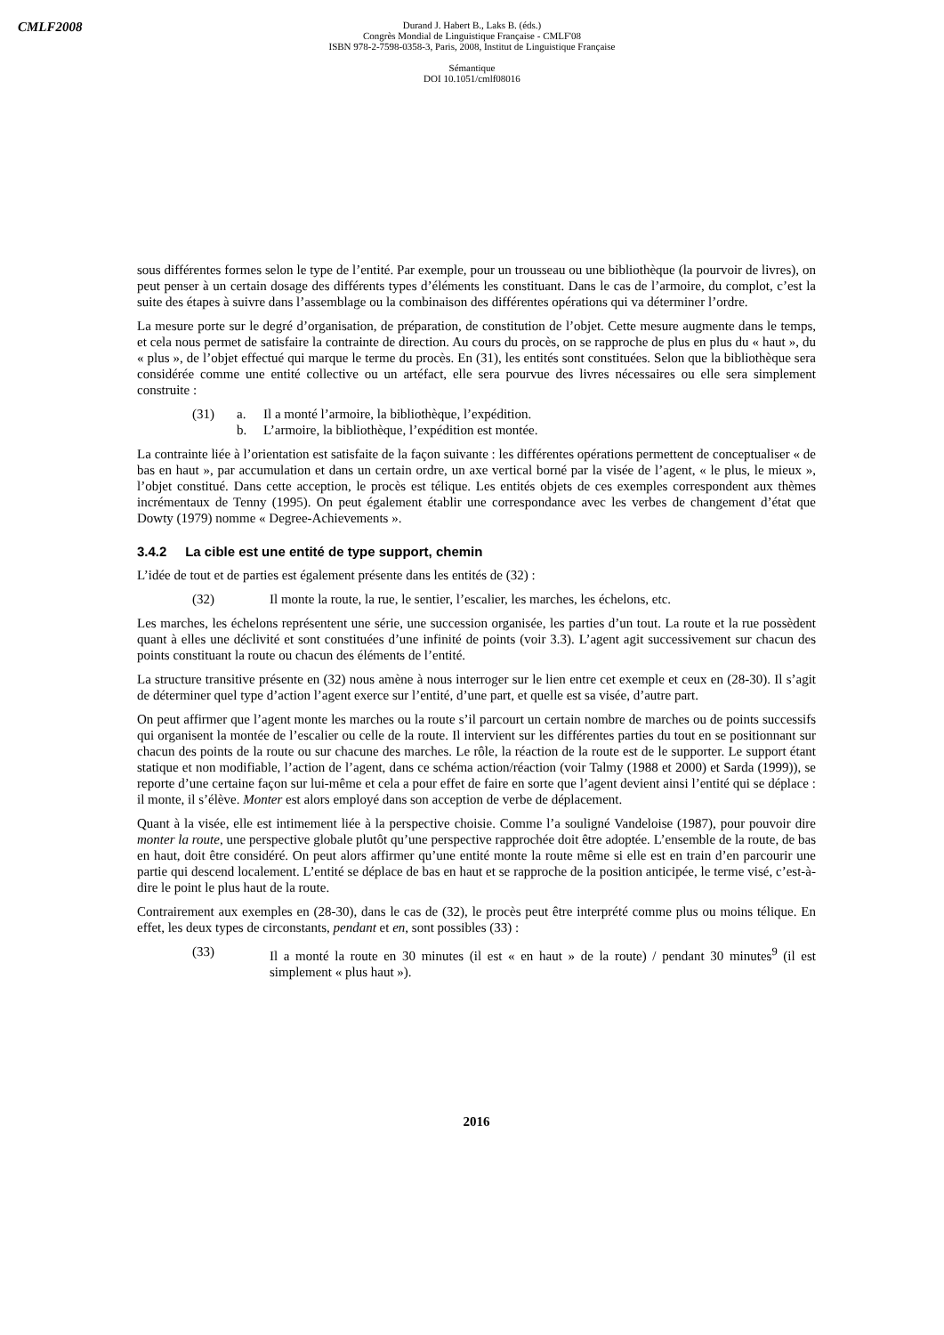CMLF2008
Durand J. Habert B., Laks B. (éds.)
Congrès Mondial de Linguistique Française - CMLF'08
ISBN 978-2-7598-0358-3, Paris, 2008, Institut de Linguistique Française
Sémantique
DOI 10.1051/cmlf08016
sous différentes formes selon le type de l’entité. Par exemple, pour un trousseau ou une bibliothèque (la pourvoir de livres), on peut penser à un certain dosage des différents types d’éléments les constituant. Dans le cas de l’armoire, du complot, c’est la suite des étapes à suivre dans l’assemblage ou la combinaison des différentes opérations qui va déterminer l’ordre.
La mesure porte sur le degré d’organisation, de préparation, de constitution de l’objet. Cette mesure augmente dans le temps, et cela nous permet de satisfaire la contrainte de direction. Au cours du procès, on se rapproche de plus en plus du « haut », du « plus », de l’objet effectué qui marque le terme du procès. En (31), les entités sont constituées. Selon que la bibliothèque sera considérée comme une entité collective ou un artéfact, elle sera pourvue des livres nécessaires ou elle sera simplement construite :
(31) a. Il a monté l’armoire, la bibliothèque, l’expédition.
b. L’armoire, la bibliothèque, l’expédition est montée.
La contrainte liée à l’orientation est satisfaite de la façon suivante : les différentes opérations permettent de conceptualiser « de bas en haut », par accumulation et dans un certain ordre, un axe vertical borné par la visée de l’agent, « le plus, le mieux », l’objet constitué. Dans cette acception, le procès est télique. Les entités objets de ces exemples correspondent aux thèmes incrémentaux de Tenny (1995). On peut également établir une correspondance avec les verbes de changement d’état que Dowty (1979) nomme « Degree-Achievements ».
3.4.2 La cible est une entité de type support, chemin
L’idée de tout et de parties est également présente dans les entités de (32) :
(32) Il monte la route, la rue, le sentier, l’escalier, les marches, les échelons, etc.
Les marches, les échelons représentent une série, une succession organisée, les parties d’un tout. La route et la rue possèdent quant à elles une déclivité et sont constituées d’une infinité de points (voir 3.3). L’agent agit successivement sur chacun des points constituant la route ou chacun des éléments de l’entité.
La structure transitive présente en (32) nous amène à nous interroger sur le lien entre cet exemple et ceux en (28-30). Il s’agit de déterminer quel type d’action l’agent exerce sur l’entité, d’une part, et quelle est sa visée, d’autre part.
On peut affirmer que l’agent monte les marches ou la route s’il parcourt un certain nombre de marches ou de points successifs qui organisent la montée de l’escalier ou celle de la route. Il intervient sur les différentes parties du tout en se positionnant sur chacun des points de la route ou sur chacune des marches. Le rôle, la réaction de la route est de le supporter. Le support étant statique et non modifiable, l’action de l’agent, dans ce schéma action/réaction (voir Talmy (1988 et 2000) et Sarda (1999)), se reporte d’une certaine façon sur lui-même et cela a pour effet de faire en sorte que l’agent devient ainsi l’entité qui se déplace : il monte, il s’élève. Monter est alors employé dans son acception de verbe de déplacement.
Quant à la visée, elle est intimement liée à la perspective choisie. Comme l’a souligné Vandeloise (1987), pour pouvoir dire monter la route, une perspective globale plutôt qu’une perspective rapprochée doit être adoptée. L’ensemble de la route, de bas en haut, doit être considéré. On peut alors affirmer qu’une entité monte la route même si elle est en train d’en parcourir une partie qui descend localement. L’entité se déplace de bas en haut et se rapproche de la position anticipée, le terme visé, c’est-à-dire le point le plus haut de la route.
Contrairement aux exemples en (28-30), dans le cas de (32), le procès peut être interprété comme plus ou moins télique. En effet, les deux types de circonstants, pendant et en, sont possibles (33) :
(33) Il a monté la route en 30 minutes (il est « en haut » de la route) / pendant 30 minutes<sup>9</sup> (il est simplement « plus haut »).
2016